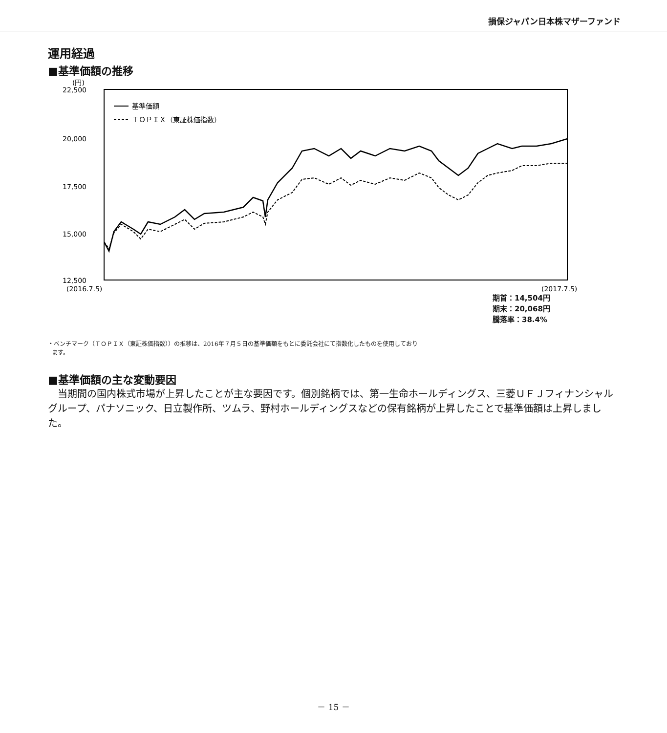損保ジャパン日本株マザーファンド
運用経過
■基準価額の推移
(円)
22,500
20,000
17,500
15,000
12,500
(2016.7.5)
(2017.7.5)
基準価額
ＴＯＰＩＸ（東証株価指数）
期首：14,504円
期末：20,068円
騰落率：38.4%
・ベンチマーク（ＴＯＰＩＸ（東証株価指数））の推移は、2016年７月５日の基準価額をもとに委託会社にて指数化したものを使用しており
ます。
■基準価額の主な変動要因
当期間の国内株式市場が上昇したことが主な要因です。個別銘柄では、第一生命ホールディングス、三菱ＵＦＪフィナンシャルグループ、パナソニック、日立製作所、ツムラ、野村ホールディングスなどの保有銘柄が上昇したことで基準価額は上昇しました。
－ 15 －